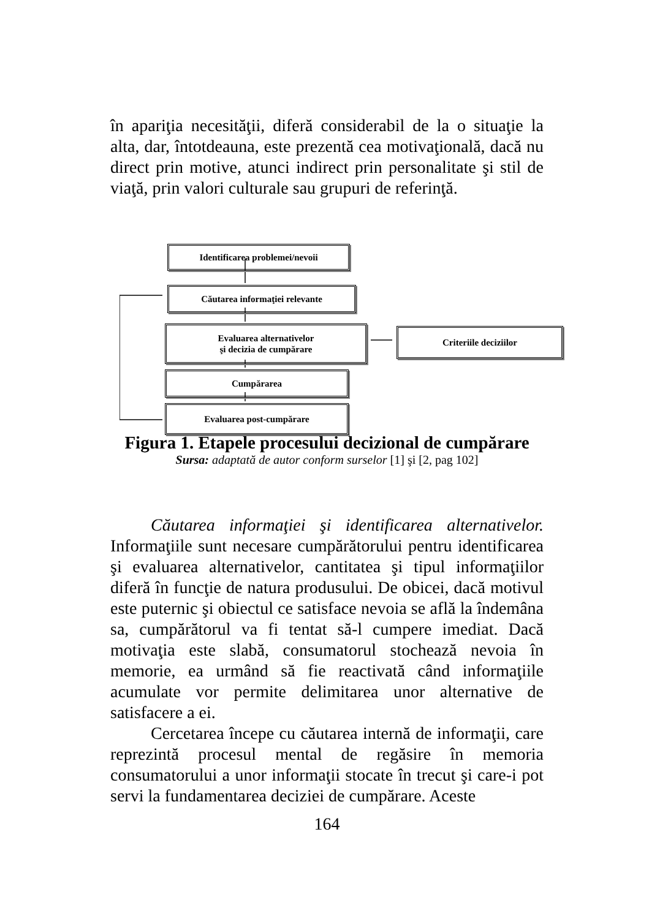în apariţia necesităţii, diferă considerabil de la o situaţie la alta, dar, întotdeauna, este prezentă cea motivaţională, dacă nu direct prin motive, atunci indirect prin personalitate şi stil de viaţă, prin valori culturale sau grupuri de referinţă.
Identificarea problemei/nevoii
Căutarea informaţiei relevante
Evaluarea alternativelor
şi decizia de cumpărare
Criteriile deciziilor
Cumpărarea
Evaluarea post-cumpărare
Figura 1. Etapele procesului decizional de cumpărare
Sursa: adaptată de autor conform surselor [1] şi [2, pag 102]
Căutarea informaţiei şi identificarea alternativelor. Informaţiile sunt necesare cumpărătorului pentru identificarea şi evaluarea alternativelor, cantitatea şi tipul informaţiilor diferă în funcţie de natura produsului. De obicei, dacă motivul este puternic şi obiectul ce satisface nevoia se află la îndemâna sa, cumpărătorul va fi tentat să-l cumpere imediat. Dacă motivaţia este slabă, consumatorul stochează nevoia în memorie, ea urmând să fie reactivată când informaţiile acumulate vor permite delimitarea unor alternative de satisfacere a ei.
Cercetarea începe cu căutarea internă de informaţii, care reprezintă procesul mental de regăsire în memoria consumatorului a unor informaţii stocate în trecut şi care-i pot servi la fundamentarea deciziei de cumpărare. Aceste
164